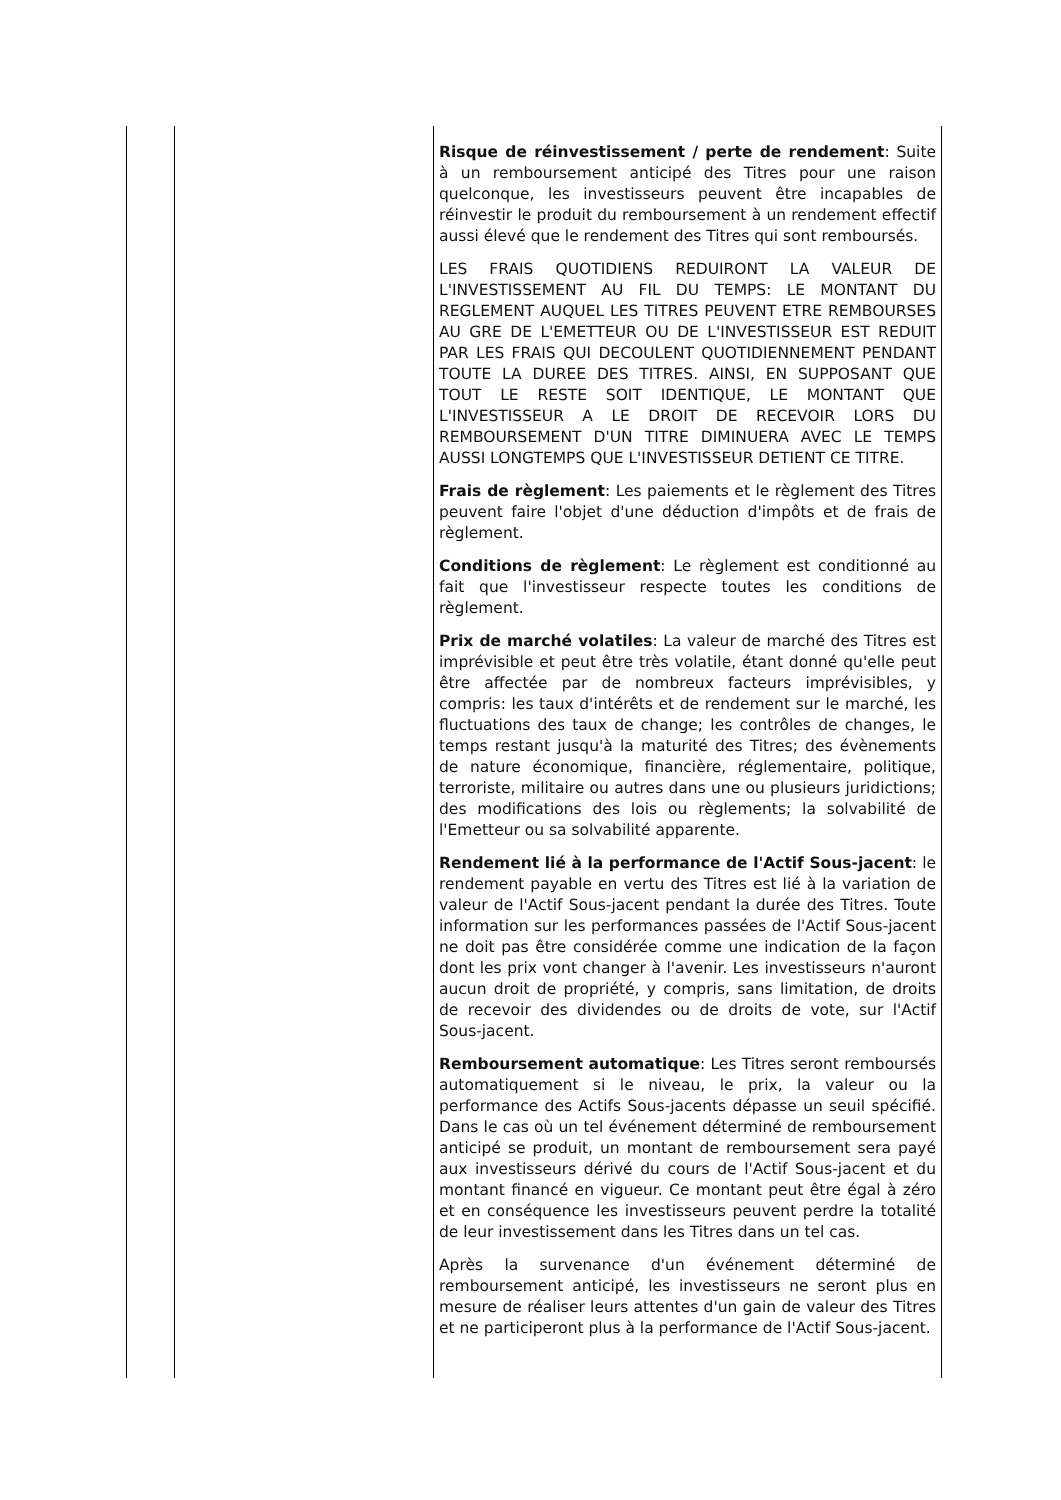| | | Risque de réinvestissement / perte de rendement : Suite à un remboursement anticipé des Titres pour une raison quelconque, les investisseurs peuvent être incapables de réinvestir le produit du remboursement à un rendement effectif aussi élevé que le rendement des Titres qui sont remboursés. LES FRAIS QUOTIDIENS REDUIRONT LA VALEUR DE L'INVESTISSEMENT AU FIL DU TEMPS: LE MONTANT DU REGLEMENT AUQUEL LES TITRES PEUVENT ETRE REMBOURSES AU GRE DE L'EMETTEUR OU DE L'INVESTISSEUR EST REDUIT PAR LES FRAIS QUI DECOULENT QUOTIDIENNEMENT PENDANT TOUTE LA DUREE DES TITRES. AINSI, EN SUPPOSANT QUE TOUT LE RESTE SOIT IDENTIQUE, LE MONTANT QUE L'INVESTISSEUR A LE DROIT DE RECEVOIR LORS DU REMBOURSEMENT D'UN TITRE DIMINUERA AVEC LE TEMPS AUSSI LONGTEMPS QUE L'INVESTISSEUR DETIENT CE TITRE. Frais de règlement : Les paiements et le règlement des Titres peuvent faire l'objet d'une déduction d'impôts et de frais de règlement. Conditions de règlement : Le règlement est conditionné au fait que l'investisseur respecte toutes les conditions de règlement. Prix de marché volatiles : La valeur de marché des Titres est imprévisible et peut être très volatile, étant donné qu'elle peut être affectée par de nombreux facteurs imprévisibles, y compris: les taux d'intérêts et de rendement sur le marché, les fluctuations des taux de change; les contrôles de changes, le temps restant jusqu'à la maturité des Titres; des évènements de nature économique, financière, réglementaire, politique, terroriste, militaire ou autres dans une ou plusieurs juridictions; des modifications des lois ou règlements; la solvabilité de l'Emetteur ou sa solvabilité apparente. Rendement lié à la performance de l'Actif Sous-jacent : le rendement payable en vertu des Titres est lié à la variation de valeur de l'Actif Sous-jacent pendant la durée des Titres. Toute information sur les performances passées de l'Actif Sous-jacent ne doit pas être considérée comme une indication de la façon dont les prix vont changer à l'avenir. Les investisseurs n'auront aucun droit de propriété, y compris, sans limitation, de droits de recevoir des dividendes ou de droits de vote, sur l'Actif Sous-jacent. Remboursement automatique : Les Titres seront remboursés automatiquement si le niveau, le prix, la valeur ou la performance des Actifs Sous-jacents dépasse un seuil spécifié. Dans le cas où un tel événement déterminé de remboursement anticipé se produit, un montant de remboursement sera payé aux investisseurs dérivé du cours de l'Actif Sous-jacent et du montant financé en vigueur. Ce montant peut être égal à zéro et en conséquence les investisseurs peuvent perdre la totalité de leur investissement dans les Titres dans un tel cas. Après la survenance d'un événement déterminé de remboursement anticipé, les investisseurs ne seront plus en mesure de réaliser leurs attentes d'un gain de valeur des Titres et ne participeront plus à la performance de l'Actif Sous-jacent. |